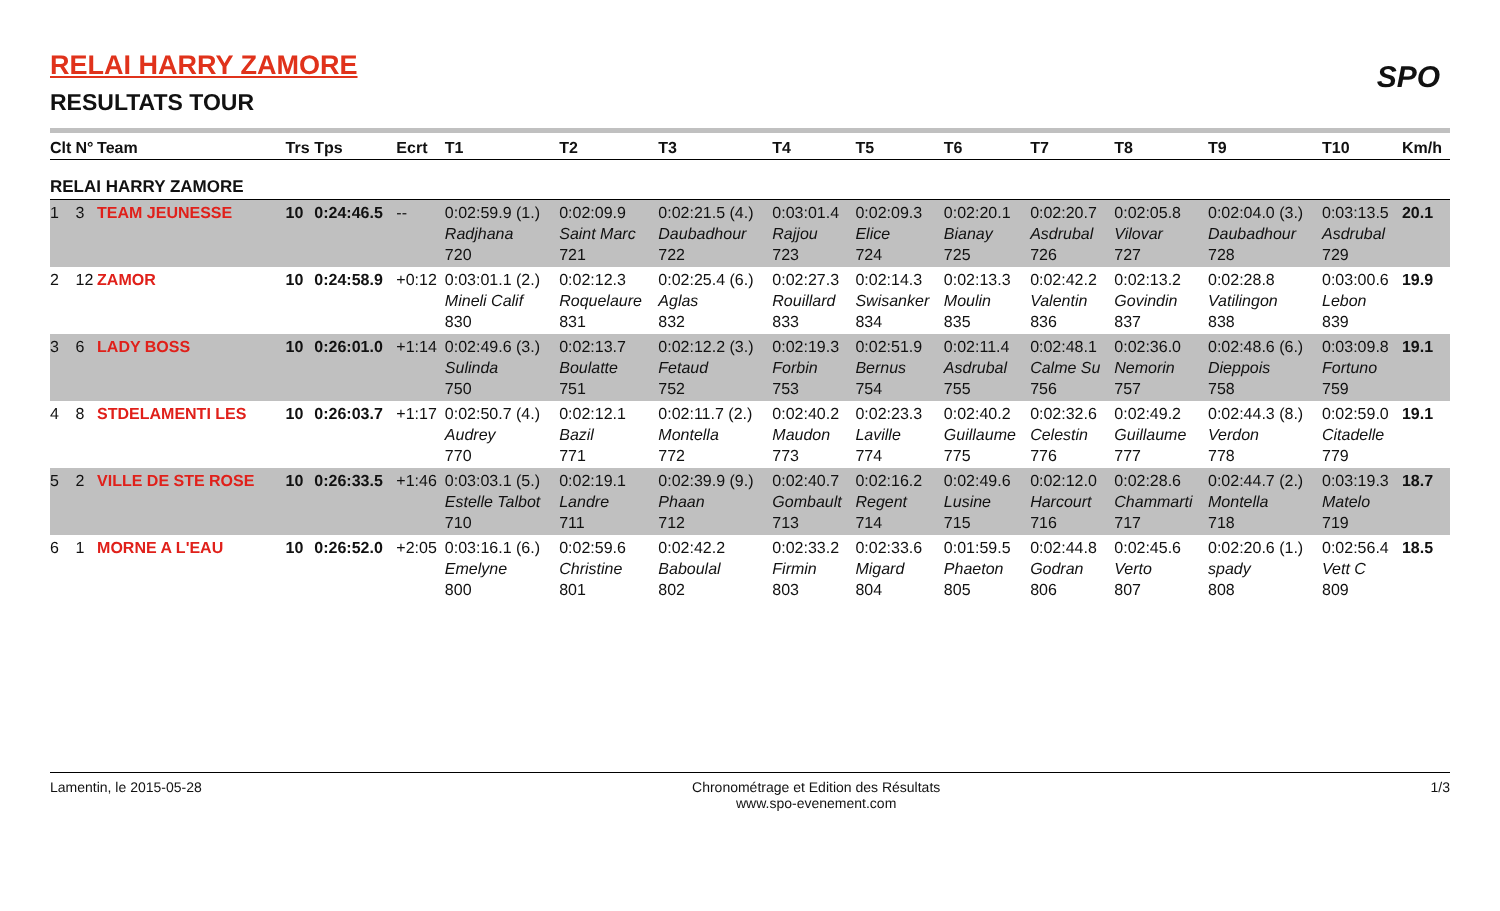RELAI HARRY ZAMORE
RESULTATS TOUR
SPO
| Clt | N° | Team | Trs | Tps | Ecrt | T1 | T2 | T3 | T4 | T5 | T6 | T7 | T8 | T9 | T10 | Km/h |
| --- | --- | --- | --- | --- | --- | --- | --- | --- | --- | --- | --- | --- | --- | --- | --- | --- |
| RELAI HARRY ZAMORE | | | | | | | | | | | | | | | | |
| 1 | 3 | TEAM JEUNESSE | 10 | 0:24:46.5 | -- | 0:02:59.9 (1.) Radjhana 720 | 0:02:09.9 Saint Marc 721 | 0:02:21.5 (4.) Daubadhour 722 | 0:03:01.4 Rajjou 723 | 0:02:09.3 Elice 724 | 0:02:20.1 Bianay 725 | 0:02:20.7 Asdrubal 726 | 0:02:05.8 Vilovar 727 | 0:02:04.0 (3.) Daubadhour 728 | 0:03:13.5 Asdrubal 729 | 20.1 |
| 2 | 12 | ZAMOR | 10 | 0:24:58.9 | +0:12 | 0:03:01.1 (2.) Mineli Calif 830 | 0:02:12.3 Roquelaure 831 | 0:02:25.4 (6.) Aglas 832 | 0:02:27.3 Rouillard 833 | 0:02:14.3 Swisanker 834 | 0:02:13.3 Moulin 835 | 0:02:42.2 Valentin 836 | 0:02:13.2 Govindin 837 | 0:02:28.8 Vatilingon 838 | 0:03:00.6 Lebon 839 | 19.9 |
| 3 | 6 | LADY BOSS | 10 | 0:26:01.0 | +1:14 | 0:02:49.6 (3.) Sulinda 750 | 0:02:13.7 Boulatte 751 | 0:02:12.2 (3.) Fetaud 752 | 0:02:19.3 Forbin 753 | 0:02:51.9 Bernus 754 | 0:02:11.4 Asdrubal 755 | 0:02:48.1 Calme Su 756 | 0:02:36.0 Nemorin 757 | 0:02:48.6 (6.) Dieppois 758 | 0:03:09.8 Fortuno 759 | 19.1 |
| 4 | 8 | STDELAMENTI LES | 10 | 0:26:03.7 | +1:17 | 0:02:50.7 (4.) Audrey 770 | 0:02:12.1 Bazil 771 | 0:02:11.7 (2.) Montella 772 | 0:02:40.2 Maudon 773 | 0:02:23.3 Laville 774 | 0:02:40.2 Guillaume 775 | 0:02:32.6 Celestin 776 | 0:02:49.2 Guillaume 777 | 0:02:44.3 (8.) Verdon 778 | 0:02:59.0 Citadelle 779 | 19.1 |
| 5 | 2 | VILLE DE STE ROSE | 10 | 0:26:33.5 | +1:46 | 0:03:03.1 (5.) Estelle Talbot 710 | 0:02:19.1 Landre 711 | 0:02:39.9 (9.) Phaan 712 | 0:02:40.7 Gombault 713 | 0:02:16.2 Regent 714 | 0:02:49.6 Lusine 715 | 0:02:12.0 Harcourt 716 | 0:02:28.6 Chammarti 717 | 0:02:44.7 (2.) Montella 718 | 0:03:19.3 Matelo 719 | 18.7 |
| 6 | 1 | MORNE A L'EAU | 10 | 0:26:52.0 | +2:05 | 0:03:16.1 (6.) Emelyne 800 | 0:02:59.6 Christine 801 | 0:02:42.2 Baboulal 802 | 0:02:33.2 Firmin 803 | 0:02:33.6 Migard 804 | 0:01:59.5 Phaeton 805 | 0:02:44.8 Godran 806 | 0:02:45.6 Verto 807 | 0:02:20.6 (1.) spady 808 | 0:02:56.4 Vett C 809 | 18.5 |
Lamentin, le 2015-05-28 Chronométrage et Edition des Résultats
www.spo-evenement.com
1/3